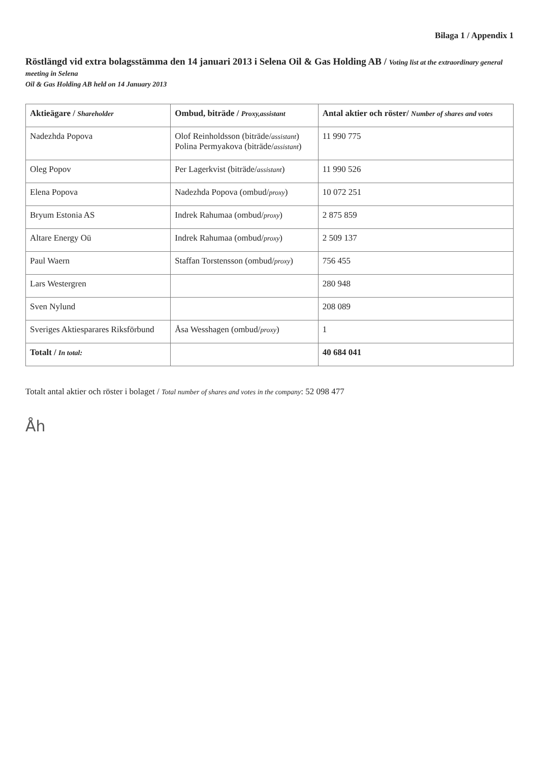Bilaga 1 / Appendix 1
Röstlängd vid extra bolagsstämma den 14 januari 2013 i Selena Oil & Gas Holding AB / Voting list at the extraordinary general meeting in Selena
Oil & Gas Holding AB held on 14 January 2013
| Aktieägare / Shareholder | Ombud, biträde / Proxy,assistant | Antal aktier och röster/ Number of shares and votes |
| --- | --- | --- |
| Nadezhda Popova | Olof Reinholdsson (biträde/ assistant ) Polina Permyakova (biträde/ assistant ) | 11 990 775 |
| Oleg Popov | Per Lagerkvist (biträde/ assistant ) | 11 990 526 |
| Elena Popova | Nadezhda Popova (ombud/ proxy ) | 10 072 251 |
| Bryum Estonia AS | Indrek Rahumaa (ombud/ proxy ) | 2 875 859 |
| Altare Energy Oü | Indrek Rahumaa (ombud/ proxy ) | 2 509 137 |
| Paul Waern | Staffan Torstensson (ombud/ proxy ) | 756 455 |
| Lars Westergren | | 280 948 |
| Sven Nylund | | 208 089 |
| Sveriges Aktiesparares Riksförbund | Åsa Wesshagen (ombud/ proxy ) | 1 |
| Totalt / In total: | | 40 684 041 |
Totalt antal aktier och röster i bolaget / Total number of shares and votes in the company: 52 098 477
Åh